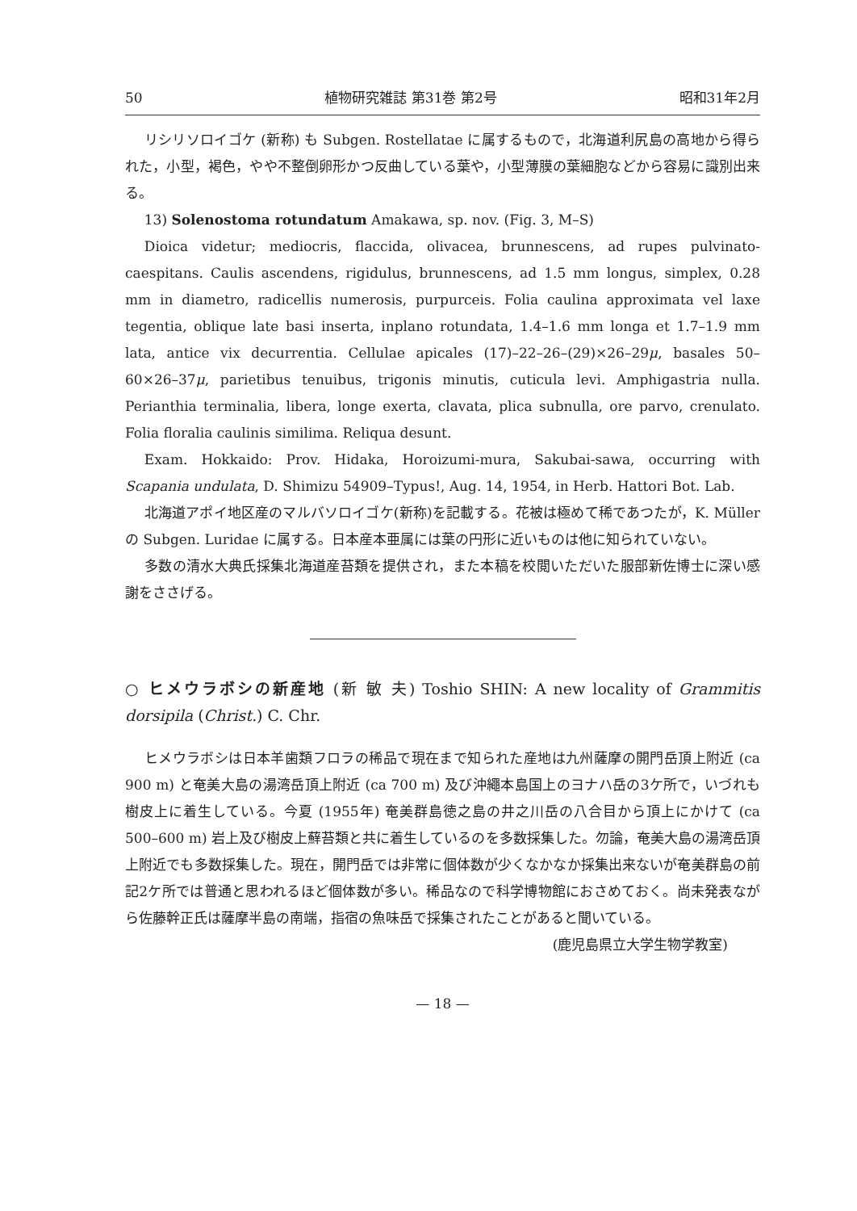50 植物研究雑誌 第31巻 第2号 昭和31年2月
リシリソロイゴケ (新称) も Subgen. Rostellatae に属するもので，北海道利尻島の高地から得られた，小型，褐色，やや不整倒卵形かつ反曲している葉や，小型薄膜の葉細胞などから容易に識別出来る。
13) Solenostoma rotundatum Amakawa, sp. nov. (Fig. 3, M–S)
Dioica videtur; mediocris, flaccida, olivacea, brunnescens, ad rupes pulvinato-caespitans. Caulis ascendens, rigidulus, brunnescens, ad 1.5 mm longus, simplex, 0.28 mm in diametro, radicellis numerosis, purpurceis. Folia caulina approximata vel laxe tegentia, oblique late basi inserta, inplano rotundata, 1.4–1.6 mm longa et 1.7–1.9 mm lata, antice vix decurrentia. Cellulae apicales (17)–22–26–(29)×26–29μ, basales 50–60×26–37μ, parietibus tenuibus, trigonis minutis, cuticula levi. Amphigastria nulla. Perianthia terminalia, libera, longe exerta, clavata, plica subnulla, ore parvo, crenulato. Folia floralia caulinis similima. Reliqua desunt.
Exam. Hokkaido: Prov. Hidaka, Horoizumi-mura, Sakubai-sawa, occurring with Scapania undulata, D. Shimizu 54909–Typus!, Aug. 14, 1954, in Herb. Hattori Bot. Lab.
北海道アポイ地区産のマルバソロイゴケ(新称)を記載する。花被は極めて稀であつたが，K. Müller の Subgen. Luridae に属する。日本産本亜属には葉の円形に近いものは他に知られていない。
多数の清水大典氏採集北海道産苔類を提供され，また本稿を校閲いただいた服部新佐博士に深い感謝をささげる。
○ ヒメウラボシの新産地 (新 敏 夫) Toshio SHIN: A new locality of Grammitis dorsipila (Christ.) C. Chr.
ヒメウラボシは日本羊歯類フロラの稀品で現在まで知られた産地は九州薩摩の開門岳頂上附近 (ca 900 m) と奄美大島の湯湾岳頂上附近 (ca 700 m) 及び沖繩本島国上のヨナハ岳の3ケ所で，いづれも樹皮上に着生している。今夏 (1955年) 奄美群島徳之島の井之川岳の八合目から頂上にかけて (ca 500–600 m) 岩上及び樹皮上蘚苔類と共に着生しているのを多数採集した。勿論，奄美大島の湯湾岳頂上附近でも多数採集した。現在，開門岳では非常に個体数が少くなかなか採集出来ないが奄美群島の前記2ケ所では普通と思われるほど個体数が多い。稀品なので科学博物館におさめておく。尚未発表ながら佐藤幹正氏は薩摩半島の南端，指宿の魚味岳で採集されたことがあると聞いている。
(鹿児島県立大学生物学教室)
— 18 —